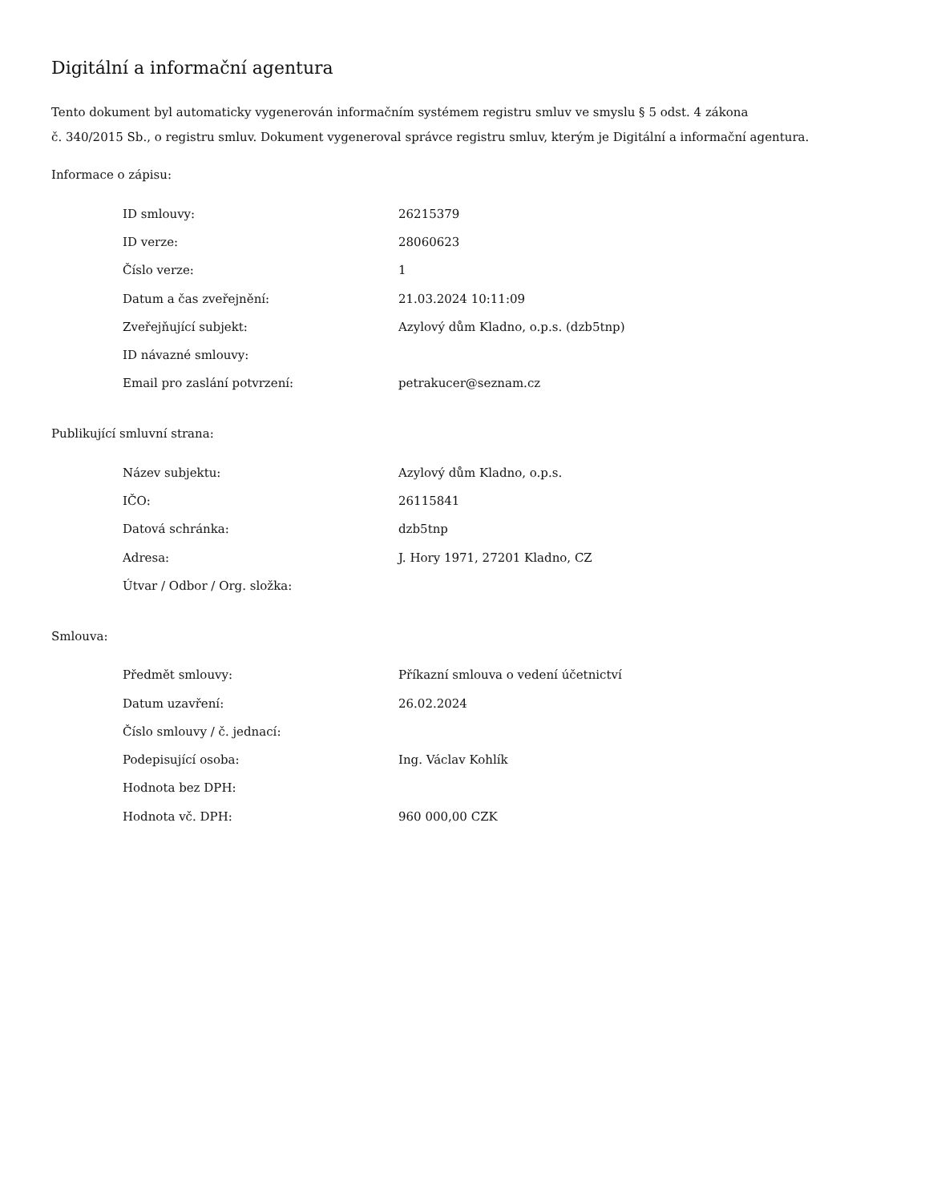Digitální a informační agentura
Tento dokument byl automaticky vygenerován informačním systémem registru smluv ve smyslu § 5 odst. 4 zákona
č. 340/2015 Sb., o registru smluv. Dokument vygeneroval správce registru smluv, kterým je Digitální a informační agentura.
Informace o zápisu:
| ID smlouvy: | 26215379 |
| ID verze: | 28060623 |
| Číslo verze: | 1 |
| Datum a čas zveřejnění: | 21.03.2024 10:11:09 |
| Zveřejňující subjekt: | Azylový dům Kladno, o.p.s. (dzb5tnp) |
| ID návazné smlouvy: | |
| Email pro zaslání potvrzení: | petrakucer@seznam.cz |
Publikující smluvní strana:
| Název subjektu: | Azylový dům Kladno, o.p.s. |
| IČO: | 26115841 |
| Datová schránka: | dzb5tnp |
| Adresa: | J. Hory 1971, 27201 Kladno, CZ |
| Útvar / Odbor / Org. složka: | |
Smlouva:
| Předmět smlouvy: | Příkazní smlouva o vedení účetnictví |
| Datum uzavření: | 26.02.2024 |
| Číslo smlouvy / č. jednací: | |
| Podepisující osoba: | Ing. Václav Kohlík |
| Hodnota bez DPH: | |
| Hodnota vč. DPH: | 960 000,00 CZK |